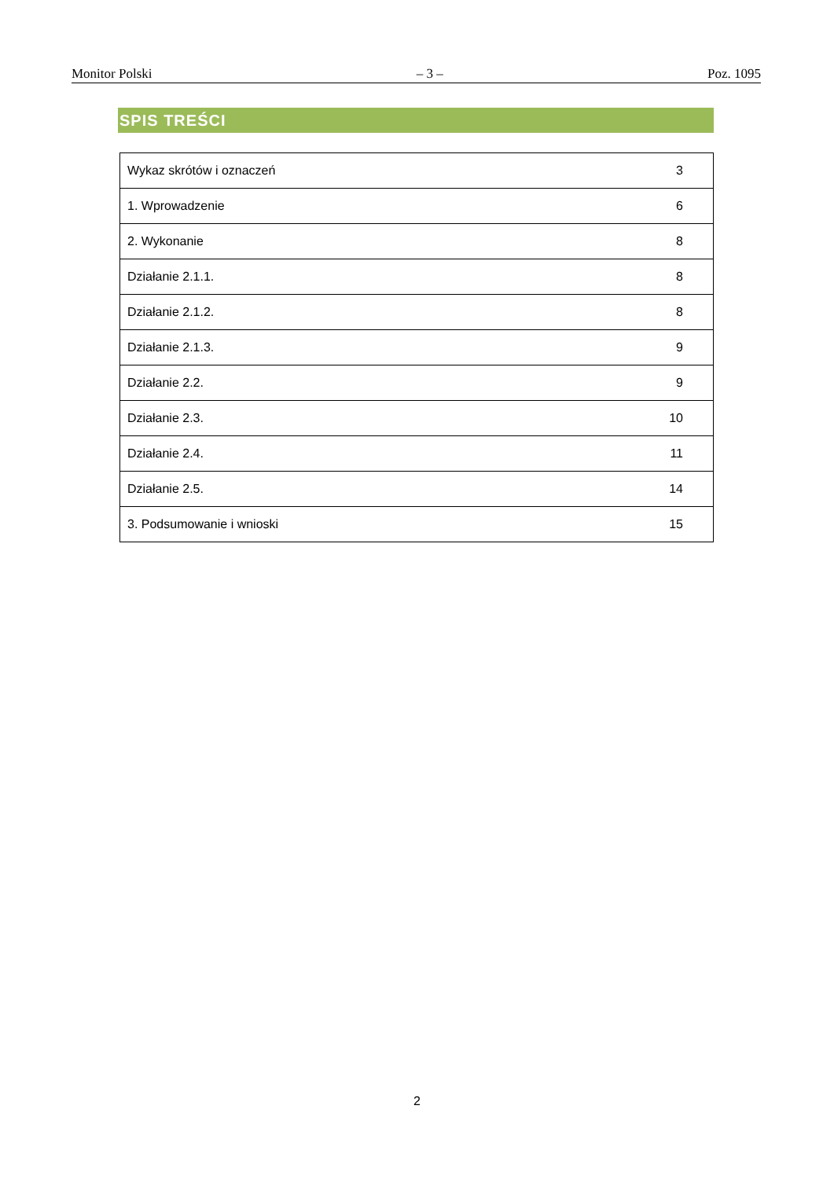Monitor Polski – 3 – Poz. 1095
SPIS TREŚCI
| Wykaz skrótów i oznaczeń | 3 |
| 1. Wprowadzenie | 6 |
| 2. Wykonanie | 8 |
| Działanie 2.1.1. | 8 |
| Działanie 2.1.2. | 8 |
| Działanie 2.1.3. | 9 |
| Działanie 2.2. | 9 |
| Działanie 2.3. | 10 |
| Działanie 2.4. | 11 |
| Działanie 2.5. | 14 |
| 3. Podsumowanie i wnioski | 15 |
2